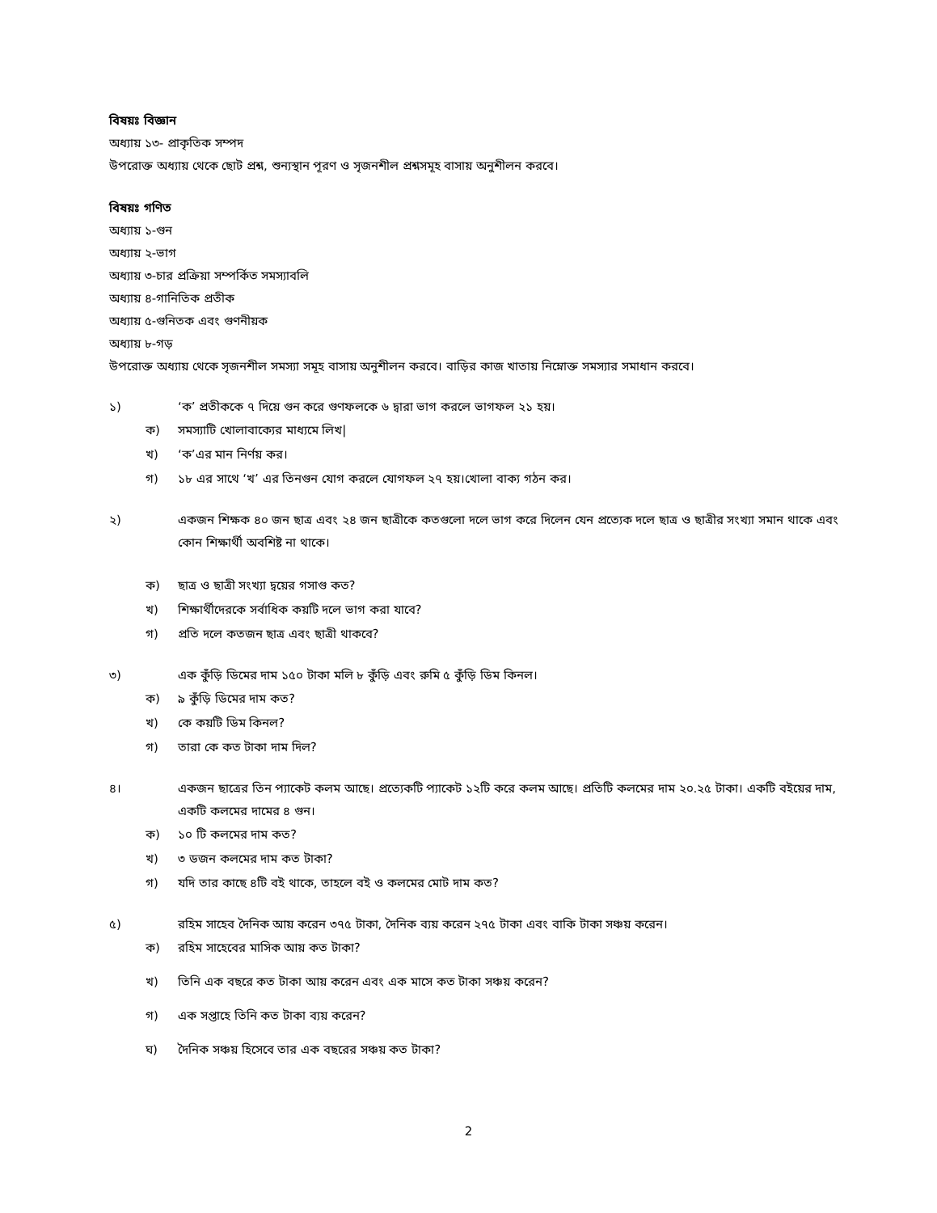বিষয়ঃ বিজ্ঞান
অধ্যায় ১৩- প্রাকৃতিক সম্পদ
উপরোক্ত অধ্যায় থেকে ছোট প্রশ্ন, শুন্যস্থান পূরণ ও সৃজনশীল প্রশ্নসমূহ বাসায় অনুশীলন করবে।
বিষয়ঃ গণিত
অধ্যায় ১-গুন
অধ্যায় ২-ভাগ
অধ্যায় ৩-চার প্রক্রিয়া সম্পর্কিত সমস্যাবলি
অধ্যায় ৪-গানিতিক প্রতীক
অধ্যায় ৫-গুনিতক এবং গুণনীয়ক
অধ্যায় ৮-গড়
উপরোক্ত অধ্যায় থেকে সৃজনশীল সমস্যা সমূহ বাসায় অনুশীলন করবে। বাড়ির কাজ খাতায় নিম্নোক্ত সমস্যার সমাধান করবে।
১) ‘ক’ প্রতীককে ৭ দিয়ে গুন করে গুণফলকে ৬ দ্বারা ভাগ করলে ভাগফল ২১ হয়।
ক) সমস্যাটি খোলাবাক্যের মাধ্যমে লিখ|
খ) ‘ক’এর মান নির্ণয় কর।
গ) ১৮ এর সাথে ‘খ’ এর তিনগুন যোগ করলে যোগফল ২৭ হয়।খোলা বাক্য গঠন কর।
২) একজন শিক্ষক ৪০ জন ছাত্র এবং ২৪ জন ছাত্রীকে কতগুলো দলে ভাগ করে দিলেন যেন প্রত্যেক দলে ছাত্র ও ছাত্রীর সংখ্যা সমান থাকে এবং কোন শিক্ষার্থী অবশিষ্ট না থাকে।
ক) ছাত্র ও ছাত্রী সংখ্যা দ্বয়ের গসাগু কত?
খ) শিক্ষার্থীদেরকে সর্বাধিক কয়টি দলে ভাগ করা যাবে?
গ) প্রতি দলে কতজন ছাত্র এবং ছাত্রী থাকবে?
৩) এক কুঁড়ি ডিমের দাম ১৫০ টাকা মলি ৮ কুঁড়ি এবং রুমি ৫ কুঁড়ি ডিম কিনল।
ক) ৯ কুঁড়ি ডিমের দাম কত?
খ) কে কয়টি ডিম কিনল?
গ) তারা কে কত টাকা দাম দিল?
৪। একজন ছাত্রের তিন প্যাকেট কলম আছে। প্রত্যেকটি প্যাকেট ১২টি করে কলম আছে। প্রতিটি কলমের দাম ২০.২৫ টাকা। একটি বইয়ের দাম, একটি কলমের দামের ৪ গুন।
ক) ১০ টি কলমের দাম কত?
খ) ৩ ডজন কলমের দাম কত টাকা?
গ) যদি তার কাছে ৪টি বই থাকে, তাহলে বই ও কলমের মোট দাম কত?
৫) রহিম সাহেব দৈনিক আয় করেন ৩৭৫ টাকা, দৈনিক ব্যয় করেন ২৭৫ টাকা এবং বাকি টাকা সঞ্চয় করেন।
ক) রহিম সাহেবের মাসিক আয় কত টাকা?
খ) তিনি এক বছরে কত টাকা আয় করেন এবং এক মাসে কত টাকা সঞ্চয় করেন?
গ) এক সপ্তাহে তিনি কত টাকা ব্যয় করেন?
ঘ) দৈনিক সঞ্চয় হিসেবে তার এক বছরের সঞ্চয় কত টাকা?
2